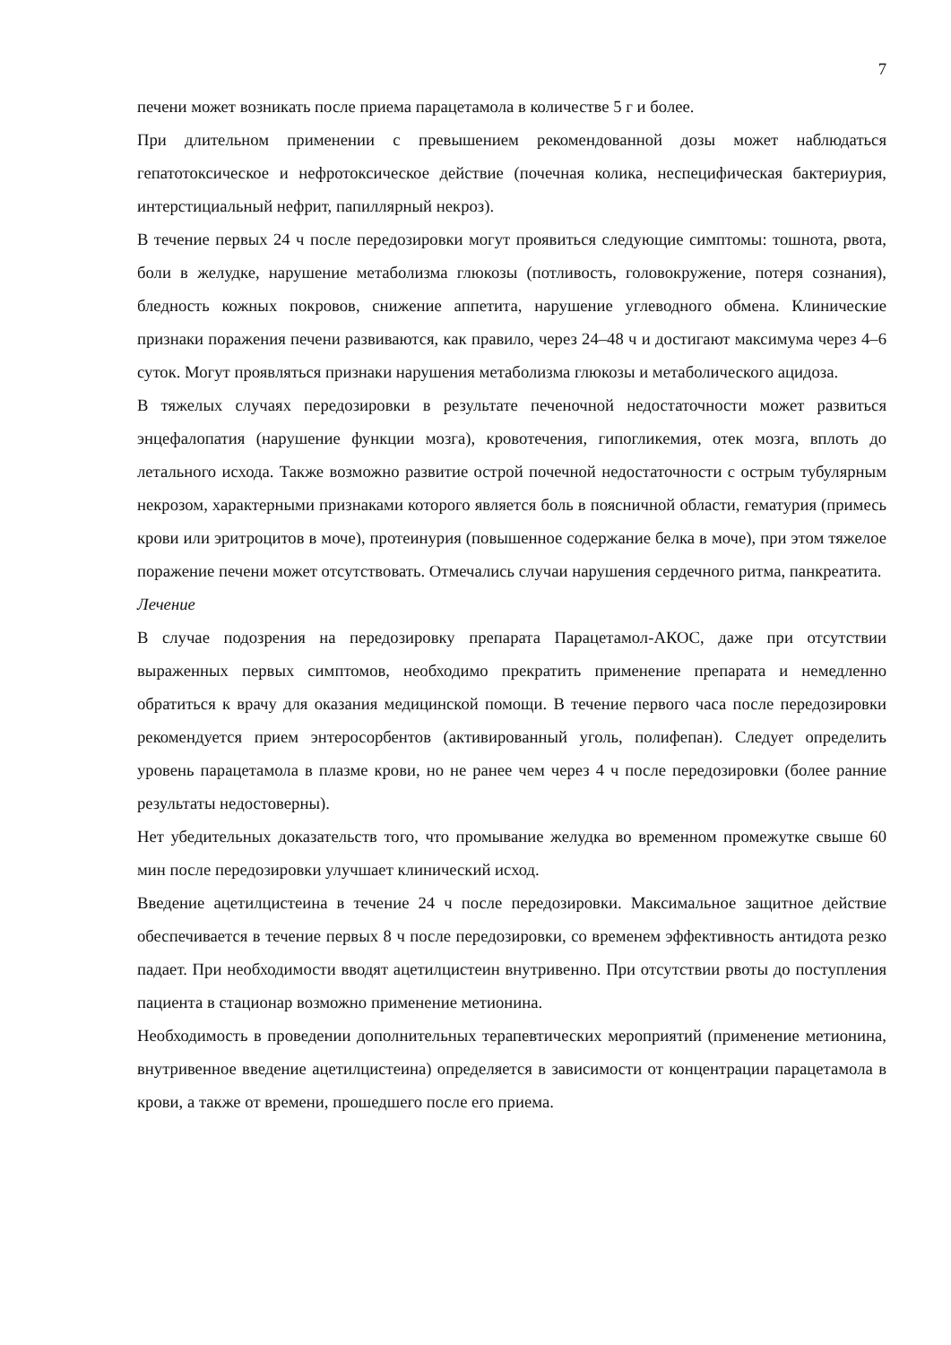7
печени может возникать после приема парацетамола в количестве 5 г и более.
При длительном применении с превышением рекомендованной дозы может наблюдаться гепатотоксическое и нефротоксическое действие (почечная колика, неспецифическая бактериурия, интерстициальный нефрит, папиллярный некроз).
В течение первых 24 ч после передозировки могут проявиться следующие симптомы: тошнота, рвота, боли в желудке, нарушение метаболизма глюкозы (потливость, головокружение, потеря сознания), бледность кожных покровов, снижение аппетита, нарушение углеводного обмена. Клинические признаки поражения печени развиваются, как правило, через 24–48 ч и достигают максимума через 4–6 суток. Могут проявляться признаки нарушения метаболизма глюкозы и метаболического ацидоза.
В тяжелых случаях передозировки в результате печеночной недостаточности может развиться энцефалопатия (нарушение функции мозга), кровотечения, гипогликемия, отек мозга, вплоть до летального исхода. Также возможно развитие острой почечной недостаточности с острым тубулярным некрозом, характерными признаками которого является боль в поясничной области, гематурия (примесь крови или эритроцитов в моче), протеинурия (повышенное содержание белка в моче), при этом тяжелое поражение печени может отсутствовать. Отмечались случаи нарушения сердечного ритма, панкреатита.
Лечение
В случае подозрения на передозировку препарата Парацетамол-АКОС, даже при отсутствии выраженных первых симптомов, необходимо прекратить применение препарата и немедленно обратиться к врачу для оказания медицинской помощи. В течение первого часа после передозировки рекомендуется прием энтеросорбентов (активированный уголь, полифепан). Следует определить уровень парацетамола в плазме крови, но не ранее чем через 4 ч после передозировки (более ранние результаты недостоверны).
Нет убедительных доказательств того, что промывание желудка во временном промежутке свыше 60 мин после передозировки улучшает клинический исход.
Введение ацетилцистеина в течение 24 ч после передозировки. Максимальное защитное действие обеспечивается в течение первых 8 ч после передозировки, со временем эффективность антидота резко падает. При необходимости вводят ацетилцистеин внутривенно. При отсутствии рвоты до поступления пациента в стационар возможно применение метионина.
Необходимость в проведении дополнительных терапевтических мероприятий (применение метионина, внутривенное введение ацетилцистеина) определяется в зависимости от концентрации парацетамола в крови, а также от времени, прошедшего после его приема.